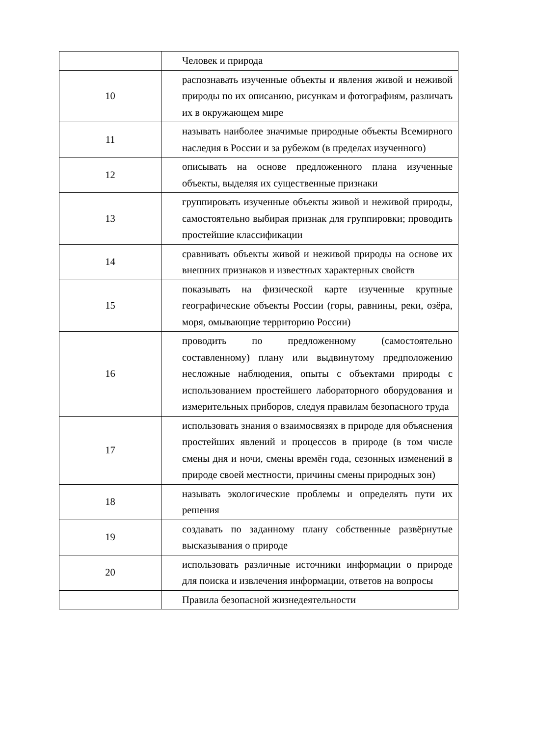| | Человек и природа |
| 10 | распознавать изученные объекты и явления живой и неживой природы по их описанию, рисункам и фотографиям, различать их в окружающем мире |
| 11 | называть наиболее значимые природные объекты Всемирного наследия в России и за рубежом (в пределах изученного) |
| 12 | описывать на основе предложенного плана изученные объекты, выделяя их существенные признаки |
| 13 | группировать изученные объекты живой и неживой природы, самостоятельно выбирая признак для группировки; проводить простейшие классификации |
| 14 | сравнивать объекты живой и неживой природы на основе их внешних признаков и известных характерных свойств |
| 15 | показывать на физической карте изученные крупные географические объекты России (горы, равнины, реки, озёра, моря, омывающие территорию России) |
| 16 | проводить по предложенному (самостоятельно составленному) плану или выдвинутому предположению несложные наблюдения, опыты с объектами природы с использованием простейшего лабораторного оборудования и измерительных приборов, следуя правилам безопасного труда |
| 17 | использовать знания о взаимосвязях в природе для объяснения простейших явлений и процессов в природе (в том числе смены дня и ночи, смены времён года, сезонных изменений в природе своей местности, причины смены природных зон) |
| 18 | называть экологические проблемы и определять пути их решения |
| 19 | создавать по заданному плану собственные развёрнутые высказывания о природе |
| 20 | использовать различные источники информации о природе для поиска и извлечения информации, ответов на вопросы |
| | Правила безопасной жизнедеятельности |